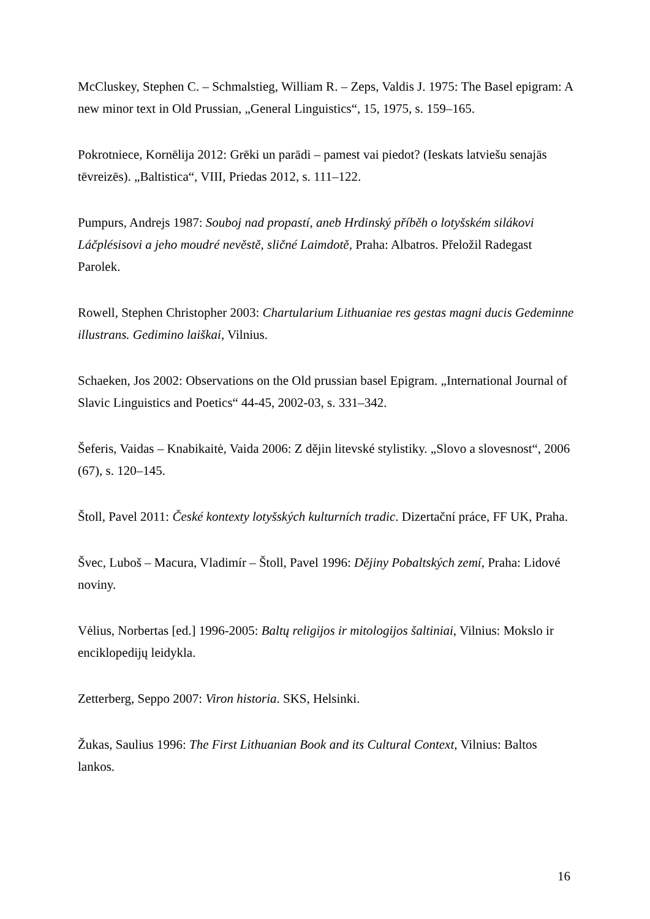McCluskey, Stephen C. – Schmalstieg, William R. – Zeps, Valdis J. 1975: The Basel epigram: A new minor text in Old Prussian, „General Linguistics“, 15, 1975, s. 159–165.
Pokrotniece, Kornēlija 2012: Grēki un parādi – pamest vai piedot? (Ieskats latviešu senajās tēvreizēs). „Baltistica“, VIII, Priedas 2012, s. 111–122.
Pumpurs, Andrejs 1987: Souboj nad propastí, aneb Hrdinský příběh o lotyšském silákovi Láčplésisovi a jeho moudré nevěstě, sličné Laimdotě, Praha: Albatros. Přeložil Radegast Parolek.
Rowell, Stephen Christopher 2003: Chartularium Lithuaniae res gestas magni ducis Gedeminne illustrans. Gedimino laiškai, Vilnius.
Schaeken, Jos 2002: Observations on the Old prussian basel Epigram. „International Journal of Slavic Linguistics and Poetics“ 44-45, 2002-03, s. 331–342.
Šeferis, Vaidas – Knabikaitė, Vaida 2006: Z dějin litevské stylistiky. „Slovo a slovesnost“, 2006 (67), s. 120–145.
Štoll, Pavel 2011: České kontexty lotyšských kulturních tradic. Dizertační práce, FF UK, Praha.
Švec, Luboš – Macura, Vladimír – Štoll, Pavel 1996: Dějiny Pobaltských zemí, Praha: Lidové noviny.
Vėlius, Norbertas [ed.] 1996-2005: Baltų religijos ir mitologijos šaltiniai, Vilnius: Mokslo ir enciklopedijų leidykla.
Zetterberg, Seppo 2007: Viron historia. SKS, Helsinki.
Žukas, Saulius 1996: The First Lithuanian Book and its Cultural Context, Vilnius: Baltos lankos.
16